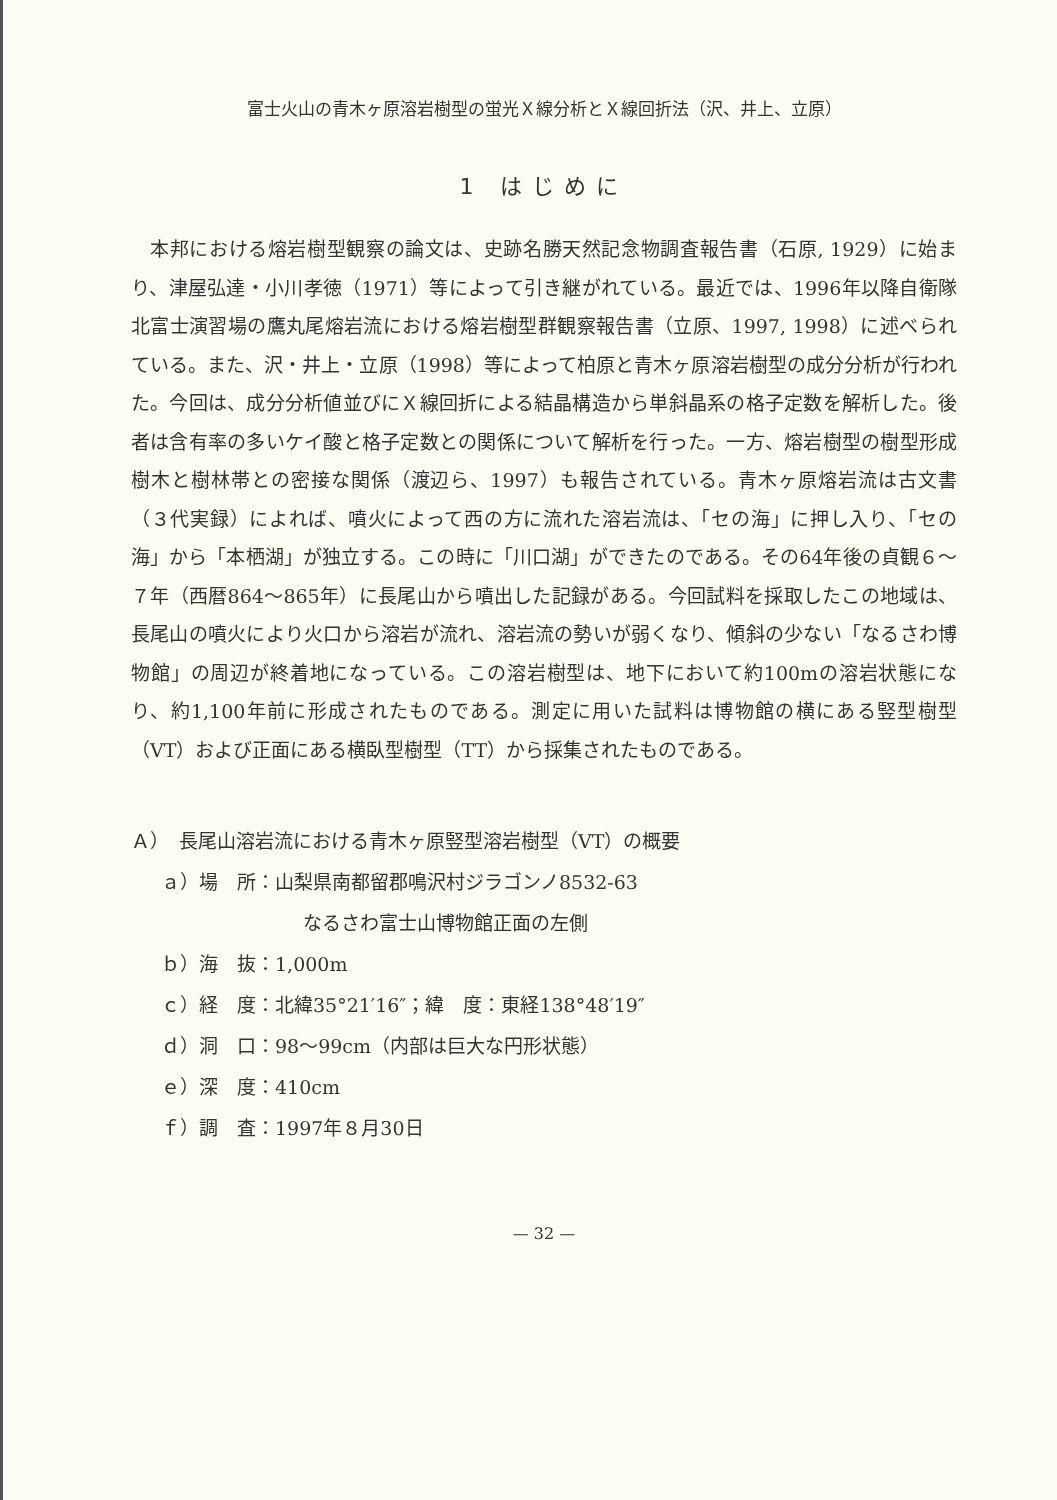富士火山の青木ヶ原溶岩樹型の蛍光Ｘ線分析とＸ線回折法（沢、井上、立原）
1 はじめに
本邦における熔岩樹型観察の論文は、史跡名勝天然記念物調査報告書（石原, 1929）に始まり、津屋弘達・小川孝徳（1971）等によって引き継がれている。最近では、1996年以降自衛隊北富士演習場の鷹丸尾熔岩流における熔岩樹型群観察報告書（立原、1997, 1998）に述べられている。また、沢・井上・立原（1998）等によって柏原と青木ヶ原溶岩樹型の成分分析が行われた。今回は、成分分析値並びにＸ線回折による結晶構造から単斜晶系の格子定数を解析した。後者は含有率の多いケイ酸と格子定数との関係について解析を行った。一方、熔岩樹型の樹型形成樹木と樹林帯との密接な関係（渡辺ら、1997）も報告されている。青木ヶ原熔岩流は古文書（３代実録）によれば、噴火によって西の方に流れた溶岩流は、「セの海」に押し入り、「セの海」から「本栖湖」が独立する。この時に「川口湖」ができたのである。その64年後の貞観６～７年（西暦864～865年）に長尾山から噴出した記録がある。今回試料を採取したこの地域は、長尾山の噴火により火口から溶岩が流れ、溶岩流の勢いが弱くなり、傾斜の少ない「なるさわ博物館」の周辺が終着地になっている。この溶岩樹型は、地下において約100mの溶岩状態になり、約1,100年前に形成されたものである。測定に用いた試料は博物館の横にある竪型樹型（VT）および正面にある横臥型樹型（TT）から採集されたものである。
Ａ）　長尾山溶岩流における青木ヶ原竪型溶岩樹型（VT）の概要
ａ）場　所：山梨県南都留郡鳴沢村ジラゴンノ8532-63
なるさわ富士山博物館正面の左側
ｂ）海　抜：1,000m
ｃ）経　度：北緯35°21′16″；緯　度：東経138°48′19″
ｄ）洞　口：98～99cm（内部は巨大な円形状態）
ｅ）深　度：410cm
ｆ）調　査：1997年８月30日
— 32 —